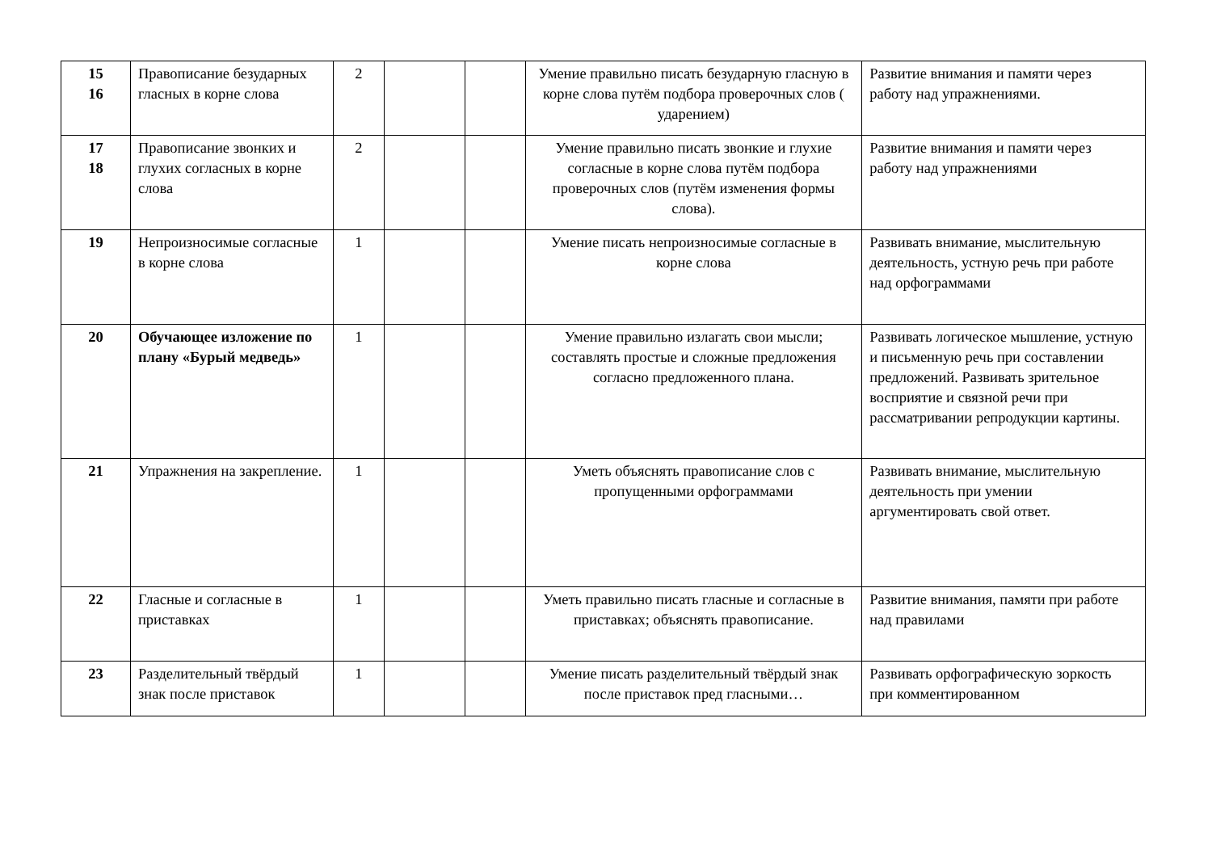| 15 16 | Правописание безударных гласных в корне слова | 2 | | | Умение правильно писать безударную гласную в корне слова путём подбора проверочных слов ( ударением) | Развитие внимания и памяти через работу над упражнениями. |
| 17 18 | Правописание звонких и глухих согласных в корне слова | 2 | | | Умение правильно писать звонкие и глухие согласные в корне слова путём подбора проверочных слов (путём изменения формы слова). | Развитие внимания и памяти через работу над упражнениями |
| 19 | Непроизносимые согласные в корне слова | 1 | | | Умение писать непроизносимые согласные в корне слова | Развивать внимание, мыслительную деятельность, устную речь при работе над орфограммами |
| 20 | Обучающее изложение по плану «Бурый медведь» | 1 | | | Умение правильно излагать свои мысли; составлять простые и сложные предложения согласно предложенного плана. | Развивать логическое мышление, устную и письменную речь при составлении предложений. Развивать зрительное восприятие и связной речи при рассматривании репродукции картины. |
| 21 | Упражнения на закрепление. | 1 | | | Уметь объяснять правописание слов с пропущенными орфограммами | Развивать внимание, мыслительную деятельность при умении аргументировать свой ответ. |
| 22 | Гласные и согласные в приставках | 1 | | | Уметь правильно писать гласные и согласные в приставках; объяснять правописание. | Развитие внимания, памяти при работе над правилами |
| 23 | Разделительный твёрдый знак после приставок | 1 | | | Умение писать разделительный твёрдый знак после приставок пред гласными… | Развивать орфографическую зоркость при комментированном |